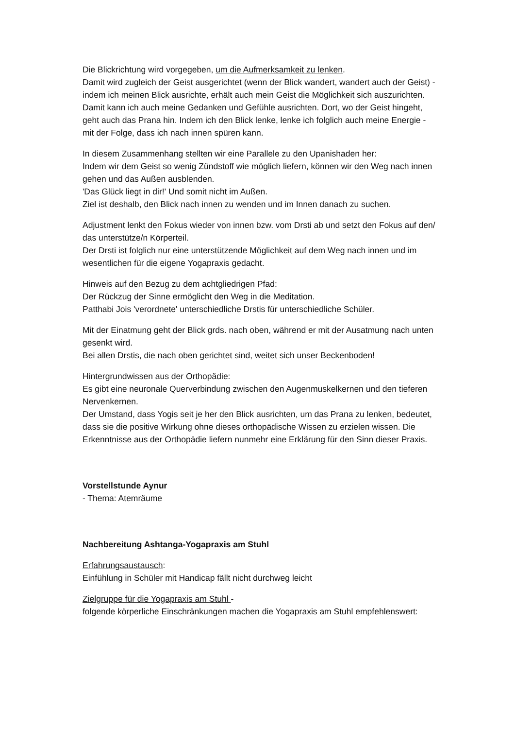Die Blickrichtung wird vorgegeben, um die Aufmerksamkeit zu lenken.
Damit wird zugleich der Geist ausgerichtet (wenn der Blick wandert, wandert auch der Geist) - indem ich meinen Blick ausrichte, erhält auch mein Geist die Möglichkeit sich auszurichten. Damit kann ich auch meine Gedanken und Gefühle ausrichten. Dort, wo der Geist hingeht, geht auch das Prana hin. Indem ich den Blick lenke, lenke ich folglich auch meine Energie - mit der Folge, dass ich nach innen spüren kann.
In diesem Zusammenhang stellten wir eine Parallele zu den Upanishaden her:
Indem wir dem Geist so wenig Zündstoff wie möglich liefern, können wir den Weg nach innen gehen und das Außen ausblenden.
'Das Glück liegt in dir!' Und somit nicht im Außen.
Ziel ist deshalb, den Blick nach innen zu wenden und im Innen danach zu suchen.
Adjustment lenkt den Fokus wieder von innen bzw. vom Drsti ab und setzt den Fokus auf den/ das unterstütze/n Körperteil.
Der Drsti ist folglich nur eine unterstützende Möglichkeit auf dem Weg nach innen und im wesentlichen für die eigene Yogapraxis gedacht.
Hinweis auf den Bezug zu dem achtgliedrigen Pfad:
Der Rückzug der Sinne ermöglicht den Weg in die Meditation.
Patthabi Jois 'verordnete' unterschiedliche Drstis für unterschiedliche Schüler.
Mit der Einatmung geht der Blick grds. nach oben, während er mit der Ausatmung nach unten gesenkt wird.
Bei allen Drstis, die nach oben gerichtet sind, weitet sich unser Beckenboden!
Hintergrundwissen aus der Orthopädie:
Es gibt eine neuronale Querverbindung zwischen den Augenmuskelkernen und den tieferen Nervenkernen.
Der Umstand, dass Yogis seit je her den Blick ausrichten, um das Prana zu lenken, bedeutet, dass sie die positive Wirkung ohne dieses orthopädische Wissen zu erzielen wissen. Die Erkenntnisse aus der Orthopädie liefern nunmehr eine Erklärung für den Sinn dieser Praxis.
Vorstellstunde Aynur
- Thema: Atemräume
Nachbereitung Ashtanga-Yogapraxis am Stuhl
Erfahrungsaustausch:
Einfühlung in Schüler mit Handicap fällt nicht durchweg leicht
Zielgruppe für die Yogapraxis am Stuhl -
folgende körperliche Einschränkungen machen die Yogapraxis am Stuhl empfehlenswert: